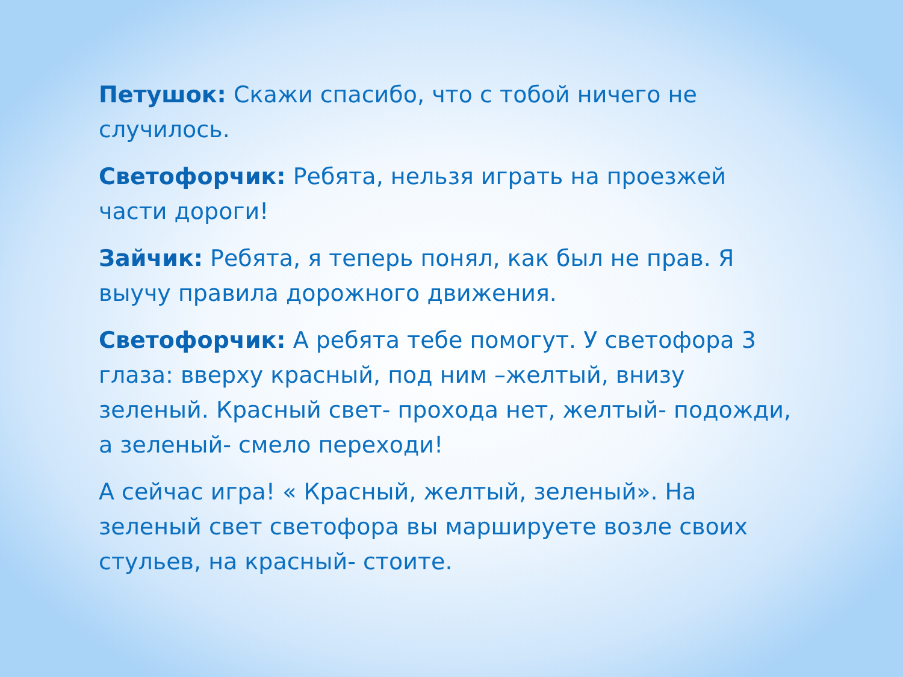Петушок: Скажи спасибо, что с тобой ничего не случилось.
Светофорчик: Ребята, нельзя играть на проезжей части дороги!
Зайчик: Ребята, я теперь понял, как был не прав. Я выучу правила дорожного движения.
Светофорчик: А ребята тебе помогут. У светофора 3 глаза: вверху красный, под ним –желтый, внизу зеленый. Красный свет- прохода нет, желтый- подожди, а зеленый- смело переходи!
А сейчас игра! « Красный, желтый, зеленый». На зеленый свет светофора вы маршируете возле своих стульев, на красный- стоите.